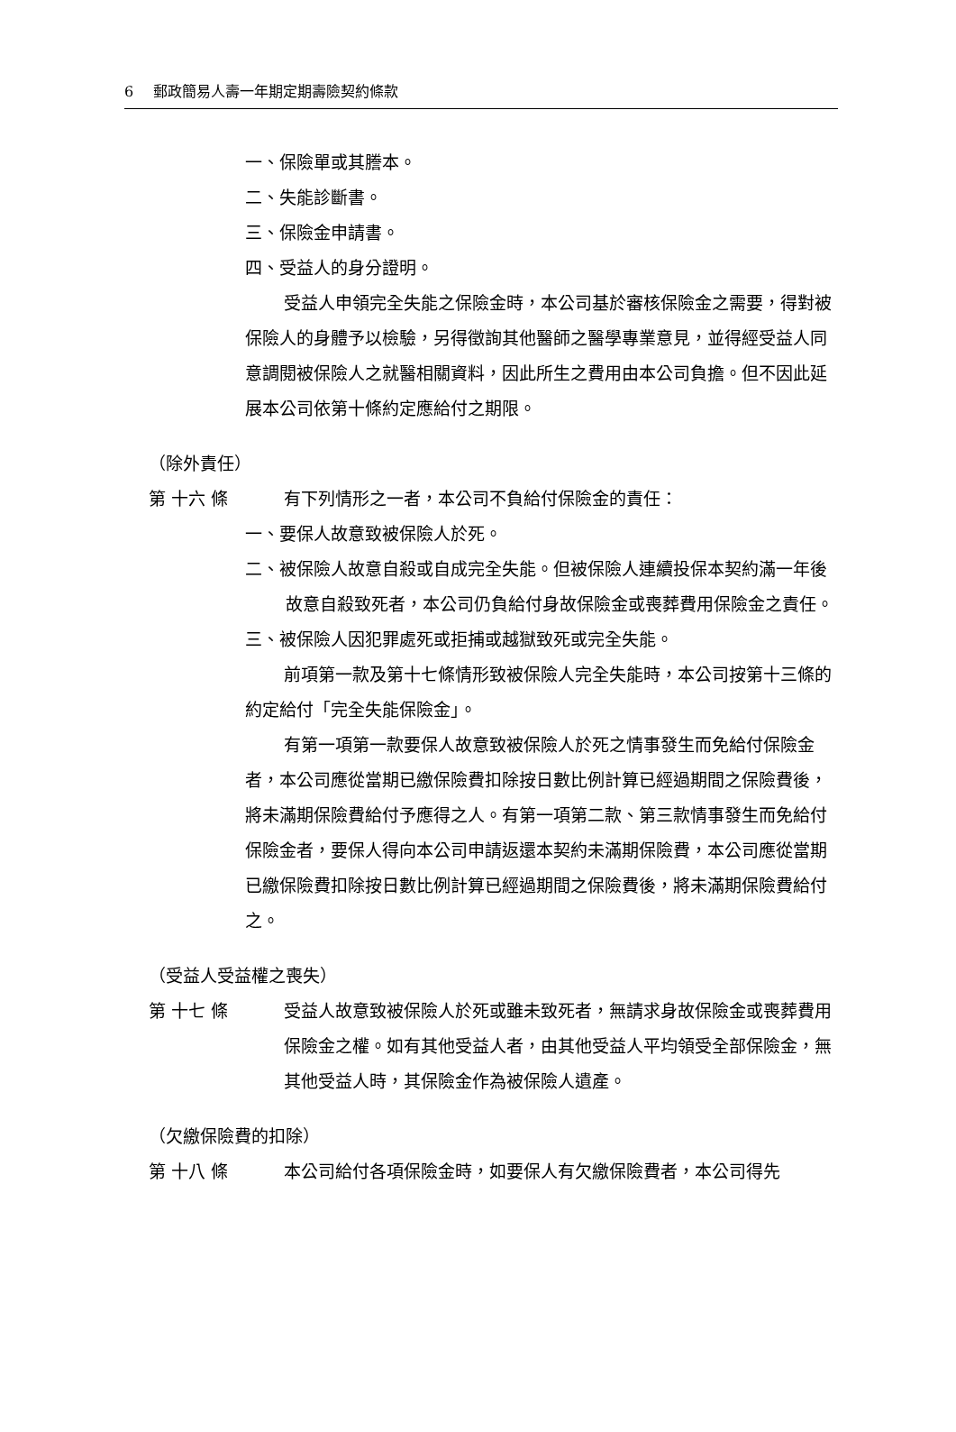6 郵政簡易人壽一年期定期壽險契約條款
一、保險單或其謄本。
二、失能診斷書。
三、保險金申請書。
四、受益人的身分證明。
受益人申領完全失能之保險金時，本公司基於審核保險金之需要，得對被保險人的身體予以檢驗，另得徵詢其他醫師之醫學專業意見，並得經受益人同意調閱被保險人之就醫相關資料，因此所生之費用由本公司負擔。但不因此延展本公司依第十條約定應給付之期限。
（除外責任）
第 十六 條 有下列情形之一者，本公司不負給付保險金的責任：
一、要保人故意致被保險人於死。
二、被保險人故意自殺或自成完全失能。但被保險人連續投保本契約滿一年後故意自殺致死者，本公司仍負給付身故保險金或喪葬費用保險金之責任。
三、被保險人因犯罪處死或拒捕或越獄致死或完全失能。
前項第一款及第十七條情形致被保險人完全失能時，本公司按第十三條的約定給付「完全失能保險金」。
有第一項第一款要保人故意致被保險人於死之情事發生而免給付保險金者，本公司應從當期已繳保險費扣除按日數比例計算已經過期間之保險費後，將未滿期保險費給付予應得之人。有第一項第二款、第三款情事發生而免給付保險金者，要保人得向本公司申請返還本契約未滿期保險費，本公司應從當期已繳保險費扣除按日數比例計算已經過期間之保險費後，將未滿期保險費給付之。
（受益人受益權之喪失）
第 十七 條 受益人故意致被保險人於死或雖未致死者，無請求身故保險金或喪葬費用保險金之權。如有其他受益人者，由其他受益人平均領受全部保險金，無其他受益人時，其保險金作為被保險人遺產。
（欠繳保險費的扣除）
第 十八 條 本公司給付各項保險金時，如要保人有欠繳保險費者，本公司得先